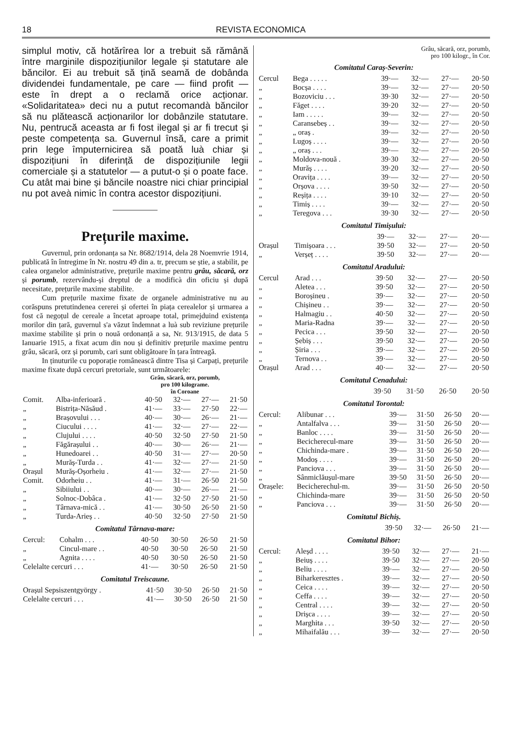18 REVISTA ECONOMICA
simplul motiv, că hotărîrea lor a trebuit să rămână între marginile dispozițiunilor legale și statutare ale băncilor. Ei au trebuit să țină seamă de dobânda dividendei fundamentale, pe care — fiind profit — este în drept a o reclamă orice acționar. «Solidaritatea» deci nu a putut recomandà băncilor să nu plătească acționarilor lor dobânzile statutare. Nu, pentrucă aceasta ar fi fost ilegal și ar fi trecut și peste competența sa. Guvernul însă, care a primit prin lege împuternicirea să poată luà chiar și dispozițiuni în diferință de dispozițiunile legii comerciale și a statutelor — a putut-o și o poate face. Cu atât mai bine și băncile noastre nici chiar principial nu pot aveà nimic în contra acestor dispozițiuni.
Prețurile maxime.
Guvernul, prin ordonanța sa Nr. 8682/1914, dela 28 Noemvrie 1914, publicată în întregime în Nr. nostru 49 din a. tr, precum se știe, a stabilit, pe calea organelor administrative, prețurile maxime pentru grâu, săcară, orz și porumb, rezervându-și dreptul de a modificà din oficiu și după necesitate, prețurile maxime stabilite.
Cum prețurile maxime fixate de organele administrative nu au corăspuns pretutindenea cererei și ofertei în piața cerealelor și urmarea a fost că negoțul de cereale a încetat aproape total, primejduind existența morilor din țară, guvernul s'a văzut îndemnat a luà sub reviziune prețurile maxime stabilite și prin o nouă ordonanță a sa, Nr. 913/1915, de data 5 Ianuarie 1915, a fixat acum din nou și definitiv prețurile maxime pentru grâu, săcară, orz și porumb, cari sunt obligătoare în țara întreagă.
In ținuturile cu poporație românească dintre Tisa și Carpați, prețurile maxime fixate după cercuri pretoriale, sunt următoarele:
Grâu, săcară, orz, porumb,
pro 100 kilograme.
în Coroane
| Comit. | Alba-inferioară . | 40·50 | 32·— | 27·— | 21·50 |
| „ | Bistrița-Năsăud . | 41·— | 33·— | 27·50 | 22·— |
| „ | Brașovului . . . | 40·— | 30·— | 26·— | 21·— |
| „ | Ciucului . . . . | 41·— | 32·— | 27·— | 22·— |
| „ | Clujului . . . . | 40·50 | 32·50 | 27·50 | 21·50 |
| „ | Făgărașului . . | 40·— | 30·— | 26·— | 21·— |
| „ | Hunedoarei . . | 40·50 | 31·— | 27·— | 20·50 |
| „ | Murăș-Turda . . | 41·— | 32·— | 27·— | 21·50 |
| Orașul | Murăș-Oșorheiu . | 41·— | 32·— | 27·— | 21·50 |
| Comit. | Odorheiu . . | 41·— | 31·— | 26·50 | 21·50 |
| „ | Sibiiului . . | 40·— | 30·— | 26·— | 21·— |
| „ | Solnoc-Dobâca . | 41·— | 32·50 | 27·50 | 21·50 |
| „ | Târnava-mică . . | 41·— | 30·50 | 26·50 | 21·50 |
| „ | Turda-Arieș . . | 40·50 | 32·50 | 27·50 | 21·50 |
Comitatul Târnava-mare:
| Cercul: | Cohalm . . . | 40·50 | 30·50 | 26·50 | 21·50 |
| „ | Cincul-mare . . | 40·50 | 30·50 | 26·50 | 21·50 |
| „ | Agnita . . . . | 40·50 | 30·50 | 26·50 | 21·50 |
| Celelalte cercuri . . . | | 41·— | 30·50 | 26·50 | 21·50 |
Comitatul Treiscaune.
| Orașul Sepsiszentgyörgy . | 41·50 | 30·50 | 26·50 | 21·50 |
| Celelalte cercuri . . . | 41·— | 30·50 | 26·50 | 21·50 |
Grâu, săcară, orz, porumb,
pro 100 kilogr., în Cor.
Comitatul Caraș-Severin:
| Cercul | Bega . . . . . | 39·— | 32·— | 27·— | 20·50 |
| „ | Bocșa . . . . | 39·— | 32·— | 27·— | 20·50 |
| „ | Bozoviciu . . . | 39·30 | 32·— | 27·— | 20·50 |
| „ | Făget . . . . | 39·20 | 32·— | 27·— | 20·50 |
| „ | Iam . . . . . | 39·— | 32·— | 27·— | 20·50 |
| „ | Caransebeș . . | 39·— | 32·— | 27·— | 20·50 |
| „ | „ oraș . | 39·— | 32·— | 27·— | 20·50 |
| „ | Lugoș . . . . | 39·— | 32·— | 27·— | 20·50 |
| „ | „ oraș . . . | 39·— | 32·— | 27·— | 20·50 |
| „ | Moldova-nouă . | 39·30 | 32·— | 27·— | 20·50 |
| „ | Murăș . . . . | 39·20 | 32·— | 27·— | 20·50 |
| „ | Oravița . . . . | 39·— | 32·— | 27·— | 20·50 |
| „ | Orșova . . . . | 39·50 | 32·— | 27·— | 20·50 |
| „ | Reșița . . . . | 39·10 | 32·— | 27·— | 20·50 |
| „ | Timiș . . . . | 39·— | 32·— | 27·— | 20·50 |
| „ | Teregova . . . | 39·30 | 32·— | 27·— | 20·50 |
Comitatul Timișului:
| | | 39·— | 32·— | 27·— | 20·— |
| Orașul | Timișoara . . . | 39·50 | 32·— | 27·— | 20·50 |
| „ | Verșeț . . . . | 39·50 | 32·— | 27·— | 20·— |
Comitatul Aradului:
| Cercul | Arad . . . | 39·50 | 32·— | 27·— | 20·50 |
| „ | Aletea . . . | 39·50 | 32·— | 27·— | 20·50 |
| „ | Boroșineu . | 39·— | 32·— | 27·— | 20·50 |
| „ | Chișineu . . | 39·— | 32·— | 27·— | 20·50 |
| „ | Halmagiu . . | 40·50 | 32·— | 27·— | 20·50 |
| „ | Maria-Radna | 39·— | 32·— | 27·— | 20·50 |
| „ | Pecica . . . | 39·50 | 32·— | 27·— | 20·50 |
| „ | Șebiș . . . | 39·50 | 32·— | 27·— | 20·50 |
| „ | Șiria . . . | 39·— | 32·— | 27·— | 20·50 |
| „ | Ternova . . | 39·— | 32·— | 27·— | 20·50 |
| Orașul | Arad . . . | 40·— | 32·— | 27·— | 20·50 |
Comitatul Cenadului:
| | 39·50 | 31·50 | 26·50 | 20·50 |
Comitatul Torontal:
| Cercul: | Alibunar . . . | 39·— | 31·50 | 26·50 | 20·— |
| „ | Antalfalva . . . | 39·— | 31·50 | 26·50 | 20·— |
| „ | Banloc . . . . | 39·— | 31·50 | 26·50 | 20·— |
| „ | Becicherecul-mare | 39·— | 31·50 | 26·50 | 20·— |
| „ | Chichinda-mare . | 39·— | 31·50 | 26·50 | 20·— |
| „ | Modoș . . . . | 39·— | 31·50 | 26·50 | 20·— |
| „ | Panciova . . . | 39·— | 31·50 | 26·50 | 20·— |
| „ | Sânmiclăușul-mare | 39·50 | 31·50 | 26·50 | 20·— |
| Orașele: | Becicherechul-m. | 39·— | 31·50 | 26·50 | 20·50 |
| „ | Chichinda-mare | 39·— | 31·50 | 26·50 | 20·50 |
| „ | Panciova . . . | 39·— | 31·50 | 26·50 | 20·— |
Comitatul Bichiș.
| | 39·50 | 32·— | 26·50 | 21·— |
Comitatul Bihor:
| Cercul: | Aleșd . . . . | 39·50 | 32·— | 27·— | 21·— |
| „ | Beiuș . . . . | 39·50 | 32·— | 27·— | 20·50 |
| „ | Beliu . . . . | 39·— | 32·— | 27·— | 20·50 |
| „ | Biharkeresztes . | 39·— | 32·— | 27·— | 20·50 |
| „ | Ceica . . . . | 39·— | 32·— | 27·— | 20·50 |
| „ | Ceffa . . . . | 39·— | 32·— | 27·— | 20·50 |
| „ | Central . . . . | 39·— | 32·— | 27·— | 20·50 |
| „ | Drișca . . . . | 39·— | 32·— | 27·— | 20·50 |
| „ | Marghita . . . | 39·50 | 32·— | 27·— | 20·50 |
| „ | Mihaifalău . . . | 39·— | 32·— | 27·— | 20·50 |